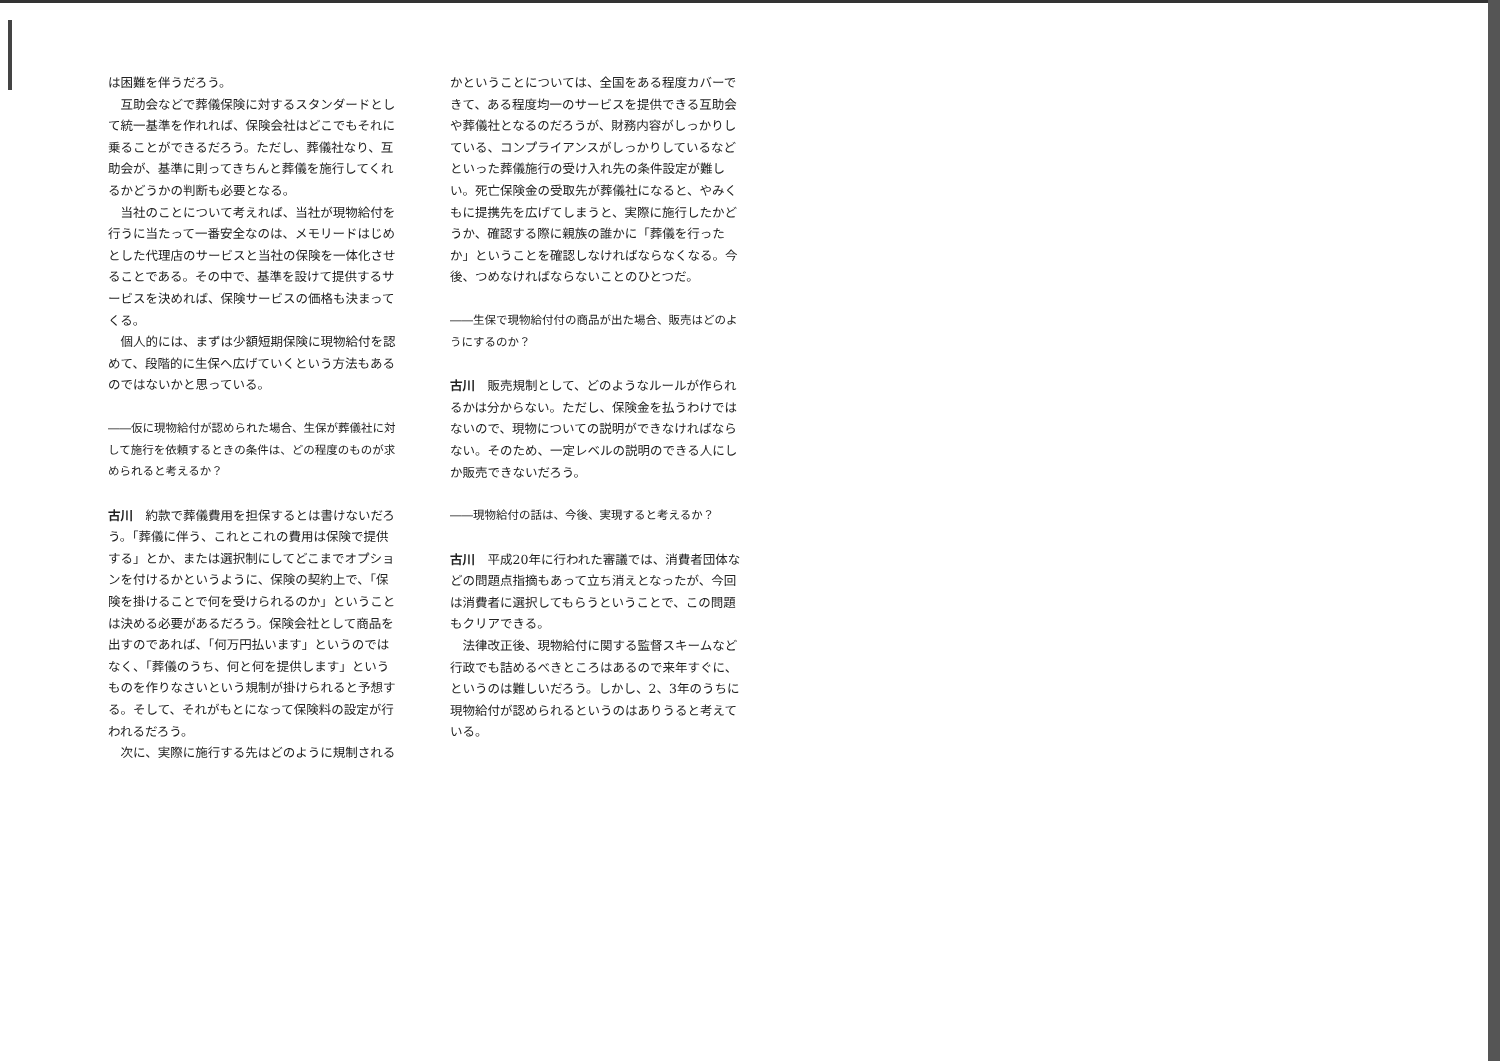は困難を伴うだろう。
互助会などで葬儀保険に対するスタンダードとして統一基準を作れれば、保険会社はどこでもそれに乗ることができるだろう。ただし、葬儀社なり、互助会が、基準に則ってきちんと葬儀を施行してくれるかどうかの判断も必要となる。
当社のことについて考えれば、当社が現物給付を行うに当たって一番安全なのは、メモリードはじめとした代理店のサービスと当社の保険を一体化させることである。その中で、基準を設けて提供するサービスを決めれば、保険サービスの価格も決まってくる。
個人的には、まずは少額短期保険に現物給付を認めて、段階的に生保へ広げていくという方法もあるのではないかと思っている。
――仮に現物給付が認められた場合、生保が葬儀社に対して施行を依頼するときの条件は、どの程度のものが求められると考えるか？
古川　約款で葬儀費用を担保するとは書けないだろう。「葬儀に伴う、これとこれの費用は保険で提供する」とか、または選択制にしてどこまでオプションを付けるかというように、保険の契約上で、「保険を掛けることで何を受けられるのか」ということは決める必要があるだろう。保険会社として商品を出すのであれば、「何万円払います」というのではなく、「葬儀のうち、何と何を提供します」というものを作りなさいという規制が掛けられると予想する。そして、それがもとになって保険料の設定が行われるだろう。
次に、実際に施行する先はどのように規制される
かということについては、全国をある程度カバーできて、ある程度均一のサービスを提供できる互助会や葬儀社となるのだろうが、財務内容がしっかりしている、コンプライアンスがしっかりしているなどといった葬儀施行の受け入れ先の条件設定が難しい。死亡保険金の受取先が葬儀社になると、やみくもに提携先を広げてしまうと、実際に施行したかどうか、確認する際に親族の誰かに「葬儀を行ったか」ということを確認しなければならなくなる。今後、つめなければならないことのひとつだ。
――生保で現物給付付の商品が出た場合、販売はどのようにするのか？
古川　販売規制として、どのようなルールが作られるかは分からない。ただし、保険金を払うわけではないので、現物についての説明ができなければならない。そのため、一定レベルの説明のできる人にしか販売できないだろう。
――現物給付の話は、今後、実現すると考えるか？
古川　平成20年に行われた審議では、消費者団体などの問題点指摘もあって立ち消えとなったが、今回は消費者に選択してもらうということで、この問題もクリアできる。
法律改正後、現物給付に関する監督スキームなど行政でも詰めるべきところはあるので来年すぐに、というのは難しいだろう。しかし、2、3年のうちに現物給付が認められるというのはありうると考えている。